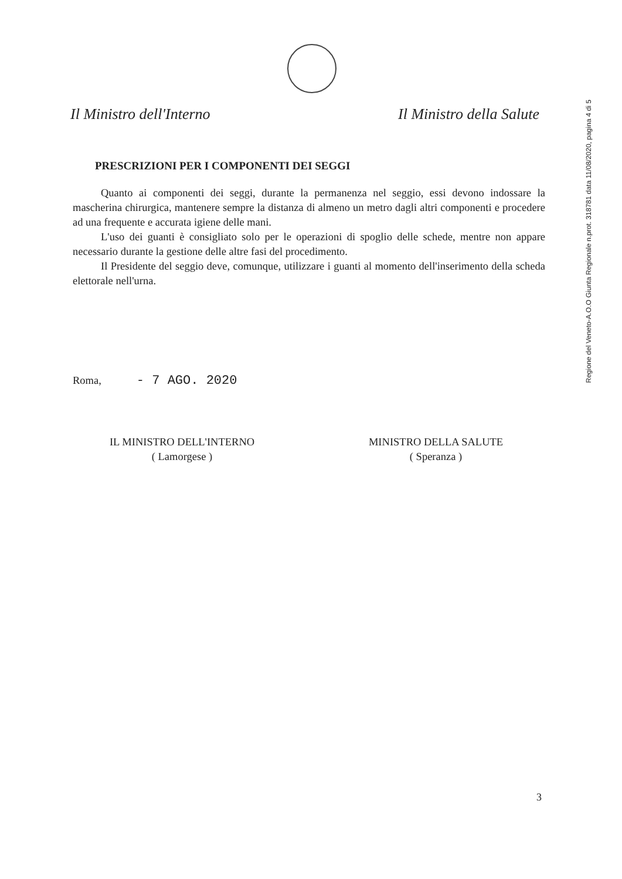Il Ministro dell'Interno Il Ministro della Salute
PRESCRIZIONI PER I COMPONENTI DEI SEGGI
Quanto ai componenti dei seggi, durante la permanenza nel seggio, essi devono indossare la mascherina chirurgica, mantenere sempre la distanza di almeno un metro dagli altri componenti e procedere ad una frequente e accurata igiene delle mani.
L'uso dei guanti è consigliato solo per le operazioni di spoglio delle schede, mentre non appare necessario durante la gestione delle altre fasi del procedimento.
Il Presidente del seggio deve, comunque, utilizzare i guanti al momento dell'inserimento della scheda elettorale nell'urna.
Roma, - 7 AGO. 2020
IL MINISTRO DELL'INTERNO
( Lamorgese )
MINISTRO DELLA SALUTE
( Speranza )
Regione del Veneto-A.O.O Giunta Regionale n.prot. 318781 data 11/08/2020, pagina 4 di 5
3